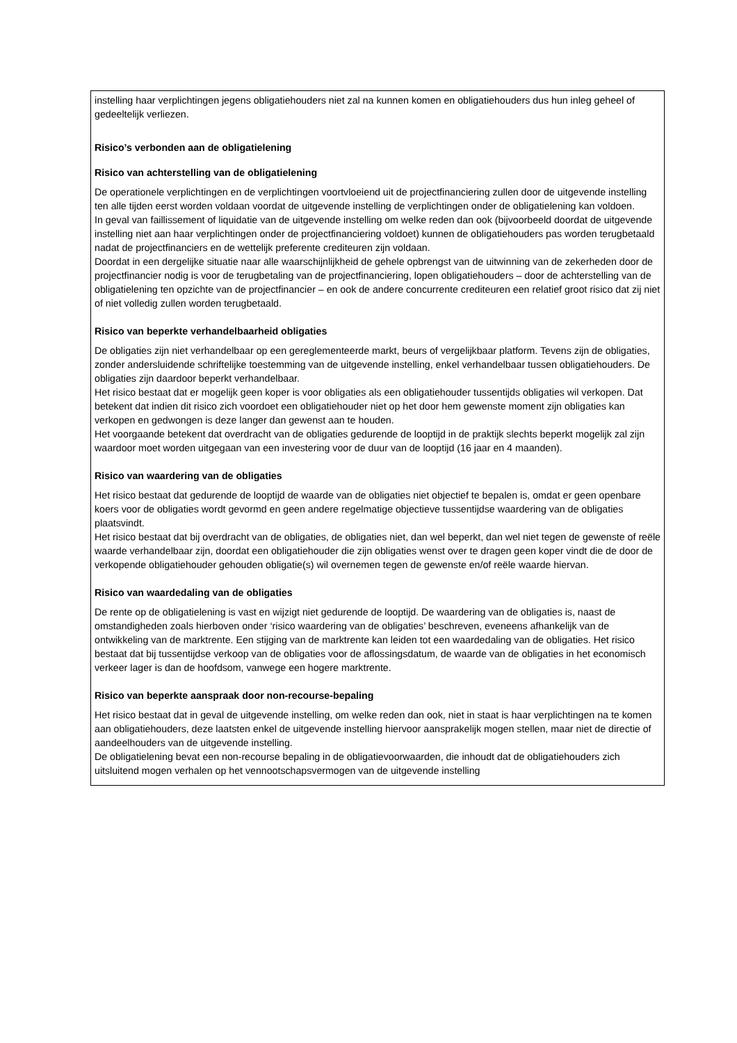instelling haar verplichtingen jegens obligatiehouders niet zal na kunnen komen en obligatiehouders dus hun inleg geheel of gedeeltelijk verliezen.
Risico’s verbonden aan de obligatielening
Risico van achterstelling van de obligatielening
De operationele verplichtingen en de verplichtingen voortvloeiend uit de projectfinanciering zullen door de uitgevende instelling ten alle tijden eerst worden voldaan voordat de uitgevende instelling de verplichtingen onder de obligatielening kan voldoen.
In geval van faillissement of liquidatie van de uitgevende instelling om welke reden dan ook (bijvoorbeeld doordat de uitgevende instelling niet aan haar verplichtingen onder de projectfinanciering voldoet) kunnen de obligatiehouders pas worden terugbetaald nadat de projectfinanciers en de wettelijk preferente crediteuren zijn voldaan.
Doordat in een dergelijke situatie naar alle waarschijnlijkheid de gehele opbrengst van de uitwinning van de zekerheden door de projectfinancier nodig is voor de terugbetaling van de projectfinanciering, lopen obligatiehouders – door de achterstelling van de obligatielening ten opzichte van de projectfinancier – en ook de andere concurrente crediteuren een relatief groot risico dat zij niet of niet volledig zullen worden terugbetaald.
Risico van beperkte verhandelbaarheid obligaties
De obligaties zijn niet verhandelbaar op een gereglementeerde markt, beurs of vergelijkbaar platform. Tevens zijn de obligaties, zonder andersluidende schriftelijke toestemming van de uitgevende instelling, enkel verhandelbaar tussen obligatiehouders. De obligaties zijn daardoor beperkt verhandelbaar.
Het risico bestaat dat er mogelijk geen koper is voor obligaties als een obligatiehouder tussentijds obligaties wil verkopen. Dat betekent dat indien dit risico zich voordoet een obligatiehouder niet op het door hem gewenste moment zijn obligaties kan verkopen en gedwongen is deze langer dan gewenst aan te houden.
Het voorgaande betekent dat overdracht van de obligaties gedurende de looptijd in de praktijk slechts beperkt mogelijk zal zijn waardoor moet worden uitgegaan van een investering voor de duur van de looptijd (16 jaar en 4 maanden).
Risico van waardering van de obligaties
Het risico bestaat dat gedurende de looptijd de waarde van de obligaties niet objectief te bepalen is, omdat er geen openbare koers voor de obligaties wordt gevormd en geen andere regelmatige objectieve tussentijdse waardering van de obligaties plaatsvindt.
Het risico bestaat dat bij overdracht van de obligaties, de obligaties niet, dan wel beperkt, dan wel niet tegen de gewenste of reële waarde verhandelbaar zijn, doordat een obligatiehouder die zijn obligaties wenst over te dragen geen koper vindt die de door de verkopende obligatiehouder gehouden obligatie(s) wil overnemen tegen de gewenste en/of reële waarde hiervan.
Risico van waardedaling van de obligaties
De rente op de obligatielening is vast en wijzigt niet gedurende de looptijd. De waardering van de obligaties is, naast de omstandigheden zoals hierboven onder ‘risico waardering van de obligaties’ beschreven, eveneens afhankelijk van de ontwikkeling van de marktrente. Een stijging van de marktrente kan leiden tot een waardedaling van de obligaties. Het risico bestaat dat bij tussentijdse verkoop van de obligaties voor de aflossingsdatum, de waarde van de obligaties in het economisch verkeer lager is dan de hoofdsom, vanwege een hogere marktrente.
Risico van beperkte aanspraak door non-recourse-bepaling
Het risico bestaat dat in geval de uitgevende instelling, om welke reden dan ook, niet in staat is haar verplichtingen na te komen aan obligatiehouders, deze laatsten enkel de uitgevende instelling hiervoor aansprakelijk mogen stellen, maar niet de directie of aandeelhouders van de uitgevende instelling.
De obligatielening bevat een non-recourse bepaling in de obligatievoorwaarden, die inhoudt dat de obligatiehouders zich uitsluitend mogen verhalen op het vennootschapsvermogen van de uitgevende instelling